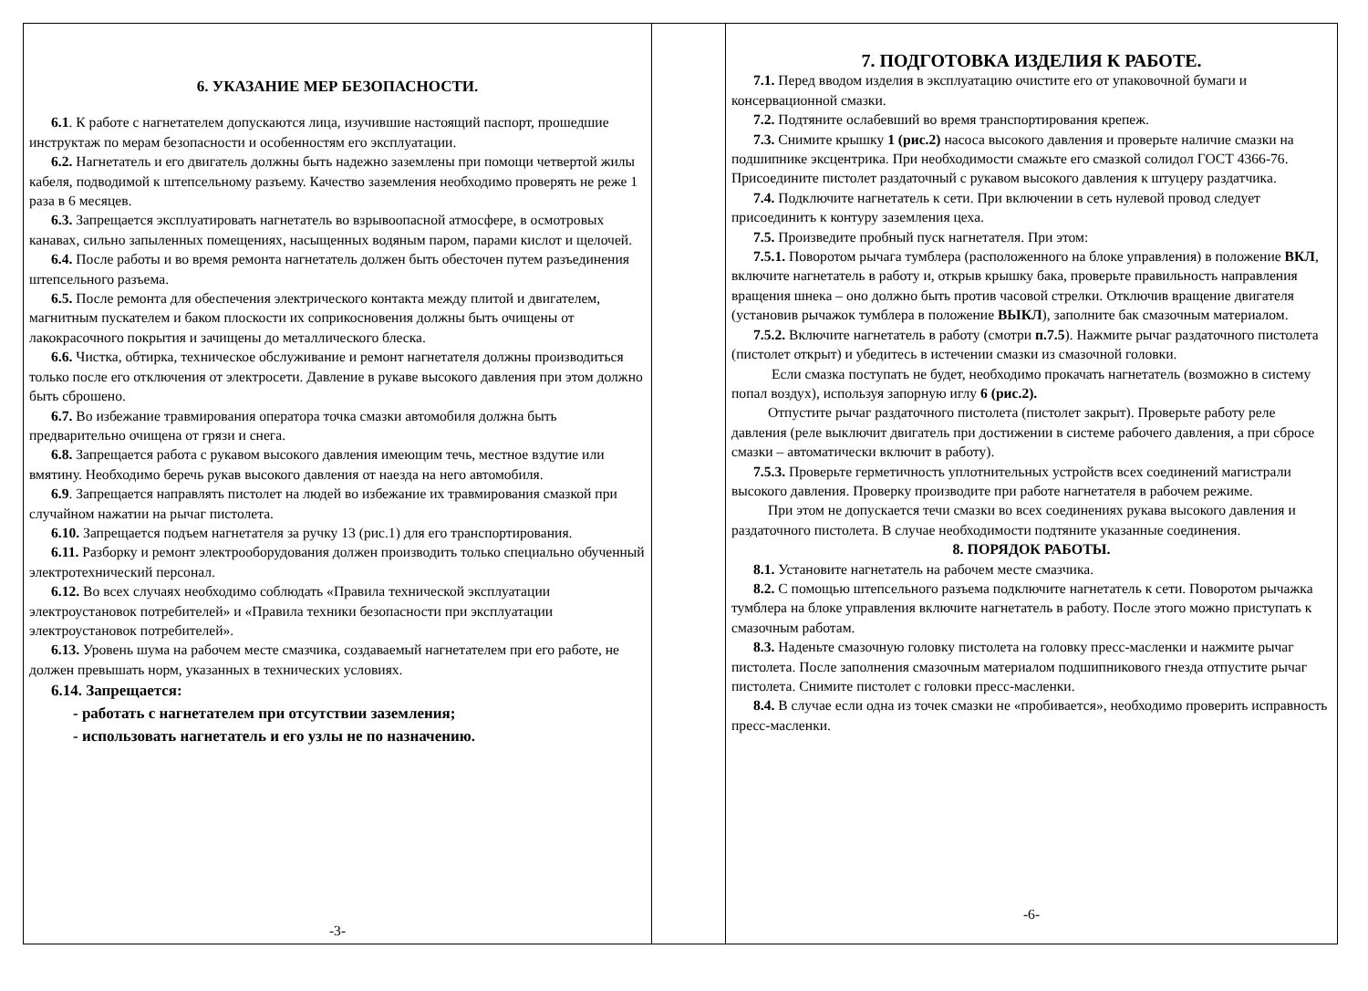6. УКАЗАНИЕ МЕР БЕЗОПАСНОСТИ.
6.1. К работе с нагнетателем допускаются лица, изучившие настоящий паспорт, прошедшие инструктаж по мерам безопасности и особенностям его эксплуатации.
6.2. Нагнетатель и его двигатель должны быть надежно заземлены при помощи четвертой жилы кабеля, подводимой к штепсельному разъему. Качество заземления необходимо проверять не реже 1 раза в 6 месяцев.
6.3. Запрещается эксплуатировать нагнетатель во взрывоопасной атмосфере, в осмотровых канавах, сильно запыленных помещениях, насыщенных водяным паром, парами кислот и щелочей.
6.4. После работы и во время ремонта нагнетатель должен быть обесточен путем разъединения штепсельного разъема.
6.5. После ремонта для обеспечения электрического контакта между плитой и двигателем, магнитным пускателем и баком плоскости их соприкосновения должны быть очищены от лакокрасочного покрытия и зачищены до металлического блеска.
6.6. Чистка, обтирка, техническое обслуживание и ремонт нагнетателя должны производиться только после его отключения от электросети. Давление в рукаве высокого давления при этом должно быть сброшено.
6.7. Во избежание травмирования оператора точка смазки автомобиля должна быть предварительно очищена от грязи и снега.
6.8. Запрещается работа с рукавом высокого давления имеющим течь, местное вздутие или вмятину. Необходимо беречь рукав высокого давления от наезда на него автомобиля.
6.9. Запрещается направлять пистолет на людей во избежание их травмирования смазкой при случайном нажатии на рычаг пистолета.
6.10. Запрещается подъем нагнетателя за ручку 13 (рис.1) для его транспортирования.
6.11. Разборку и ремонт электрооборудования должен производить только специально обученный электротехнический персонал.
6.12. Во всех случаях необходимо соблюдать «Правила технической эксплуатации электроустановок потребителей» и «Правила техники безопасности при эксплуатации электроустановок потребителей».
6.13. Уровень шума на рабочем месте смазчика, создаваемый нагнетателем при его работе, не должен превышать норм, указанных в технических условиях.
6.14. Запрещается:
- работать с нагнетателем при отсутствии заземления;
- использовать нагнетатель и его узлы не по назначению.
-3-
7. ПОДГОТОВКА ИЗДЕЛИЯ К РАБОТЕ.
7.1. Перед вводом изделия в эксплуатацию очистите его от упаковочной бумаги и консервационной смазки.
7.2. Подтяните ослабевший во время транспортирования крепеж.
7.3. Снимите крышку 1 (рис.2) насоса высокого давления и проверьте наличие смазки на подшипнике эксцентрика. При необходимости смажьте его смазкой солидол ГОСТ 4366-76. Присоедините пистолет раздаточный с рукавом высокого давления к штуцеру раздатчика.
7.4. Подключите нагнетатель к сети. При включении в сеть нулевой провод следует присоединить к контуру заземления цеха.
7.5. Произведите пробный пуск нагнетателя. При этом:
7.5.1. Поворотом рычага тумблера (расположенного на блоке управления) в положение ВКЛ, включите нагнетатель в работу и, открыв крышку бака, проверьте правильность направления вращения шнека – оно должно быть против часовой стрелки. Отключив вращение двигателя (установив рычажок тумблера в положение ВЫКЛ), заполните бак смазочным материалом.
7.5.2. Включите нагнетатель в работу (смотри п.7.5). Нажмите рычаг раздаточного пистолета (пистолет открыт) и убедитесь в истечении смазки из смазочной головки.
Если смазка поступать не будет, необходимо прокачать нагнетатель (возможно в систему попал воздух), используя запорную иглу 6 (рис.2).
Отпустите рычаг раздаточного пистолета (пистолет закрыт). Проверьте работу реле давления (реле выключит двигатель при достижении в системе рабочего давления, а при сбросе смазки – автоматически включит в работу).
7.5.3. Проверьте герметичность уплотнительных устройств всех соединений магистрали высокого давления. Проверку производите при работе нагнетателя в рабочем режиме.
При этом не допускается течи смазки во всех соединениях рукава высокого давления и раздаточного пистолета. В случае необходимости подтяните указанные соединения.
8. ПОРЯДОК РАБОТЫ.
8.1. Установите нагнетатель на рабочем месте смазчика.
8.2. С помощью штепсельного разъема подключите нагнетатель к сети. Поворотом рычажка тумблера на блоке управления включите нагнетатель в работу. После этого можно приступать к смазочным работам.
8.3. Наденьте смазочную головку пистолета на головку пресс-масленки и нажмите рычаг пистолета. После заполнения смазочным материалом подшипникового гнезда отпустите рычаг пистолета. Снимите пистолет с головки пресс-масленки.
8.4. В случае если одна из точек смазки не «пробивается», необходимо проверить исправность пресс-масленки.
-6-